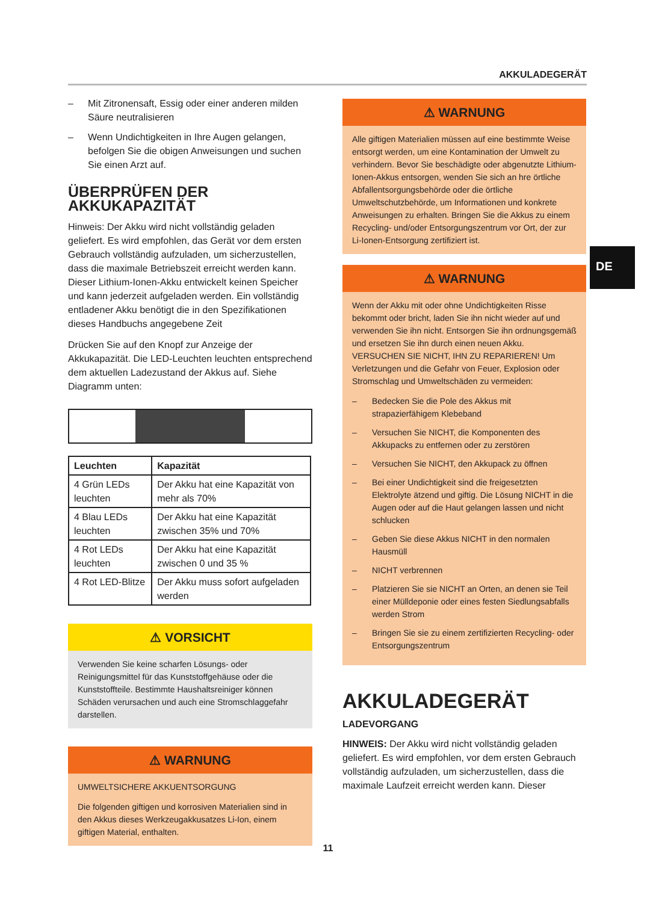AKKULADEGERÄT
DE
– Mit Zitronensaft, Essig oder einer anderen milden Säure neutralisieren
– Wenn Undichtigkeiten in Ihre Augen gelangen, befolgen Sie die obigen Anweisungen und suchen Sie einen Arzt auf.
ÜBERPRÜFEN DER AKKUKAPAZITÄT
Hinweis: Der Akku wird nicht vollständig geladen geliefert. Es wird empfohlen, das Gerät vor dem ersten Gebrauch vollständig aufzuladen, um sicherzustellen, dass die maximale Betriebszeit erreicht werden kann. Dieser Lithium-Ionen-Akku entwickelt keinen Speicher und kann jederzeit aufgeladen werden. Ein vollständig entladener Akku benötigt die in den Spezifikationen dieses Handbuchs angegebene Zeit
Drücken Sie auf den Knopf zur Anzeige der Akkukapazität. Die LED-Leuchten leuchten entsprechend dem aktuellen Ladezustand der Akkus auf. Siehe Diagramm unten:
| Leuchten | Kapazität |
| --- | --- |
| 4 Grün LEDs leuchten | Der Akku hat eine Kapazität von mehr als 70% |
| 4 Blau LEDs leuchten | Der Akku hat eine Kapazität zwischen 35% und 70% |
| 4 Rot LEDs leuchten | Der Akku hat eine Kapazität zwischen 0 und 35 % |
| 4 Rot LED-Blitze | Der Akku muss sofort aufgeladen werden |
⚠ VORSICHT
Verwenden Sie keine scharfen Lösungs- oder Reinigungsmittel für das Kunststoffgehäuse oder die Kunststoffteile. Bestimmte Haushaltsreiniger können Schäden verursachen und auch eine Stromschlaggefahr darstellen.
⚠ WARNUNG
UMWELTSICHERE AKKUENTSORGUNG
Die folgenden giftigen und korrosiven Materialien sind in den Akkus dieses Werkzeugakkusatzes Li-Ion, einem giftigen Material, enthalten.
⚠ WARNUNG
Alle giftigen Materialien müssen auf eine bestimmte Weise entsorgt werden, um eine Kontamination der Umwelt zu verhindern. Bevor Sie beschädigte oder abgenutzte Lithium-Ionen-Akkus entsorgen, wenden Sie sich an hre örtliche Abfallentsorgungsbehörde oder die örtliche Umweltschutzbehörde, um Informationen und konkrete Anweisungen zu erhalten. Bringen Sie die Akkus zu einem Recycling- und/oder Entsorgungszentrum vor Ort, der zur Li-Ionen-Entsorgung zertifiziert ist.
⚠ WARNUNG
Wenn der Akku mit oder ohne Undichtigkeiten Risse bekommt oder bricht, laden Sie ihn nicht wieder auf und verwenden Sie ihn nicht. Entsorgen Sie ihn ordnungsgemäß und ersetzen Sie ihn durch einen neuen Akku. VERSUCHEN SIE NICHT, IHN ZU REPARIEREN! Um Verletzungen und die Gefahr von Feuer, Explosion oder Stromschlag und Umweltschäden zu vermeiden:
– Bedecken Sie die Pole des Akkus mit strapazierfähigem Klebeband
– Versuchen Sie NICHT, die Komponenten des Akkupacks zu entfernen oder zu zerstören
– Versuchen Sie NICHT, den Akkupack zu öffnen
– Bei einer Undichtigkeit sind die freigesetzten Elektrolyte ätzend und giftig. Die Lösung NICHT in die Augen oder auf die Haut gelangen lassen und nicht schlucken
– Geben Sie diese Akkus NICHT in den normalen Hausmüll
– NICHT verbrennen
– Platzieren Sie sie NICHT an Orten, an denen sie Teil einer Mülldeponie oder eines festen Siedlungsabfalls werden Strom
– Bringen Sie sie zu einem zertifizierten Recycling- oder Entsorgungszentrum
AKKULADEGERÄT
LADEVORGANG
HINWEIS: Der Akku wird nicht vollständig geladen geliefert. Es wird empfohlen, vor dem ersten Gebrauch vollständig aufzuladen, um sicherzustellen, dass die maximale Laufzeit erreicht werden kann. Dieser
11